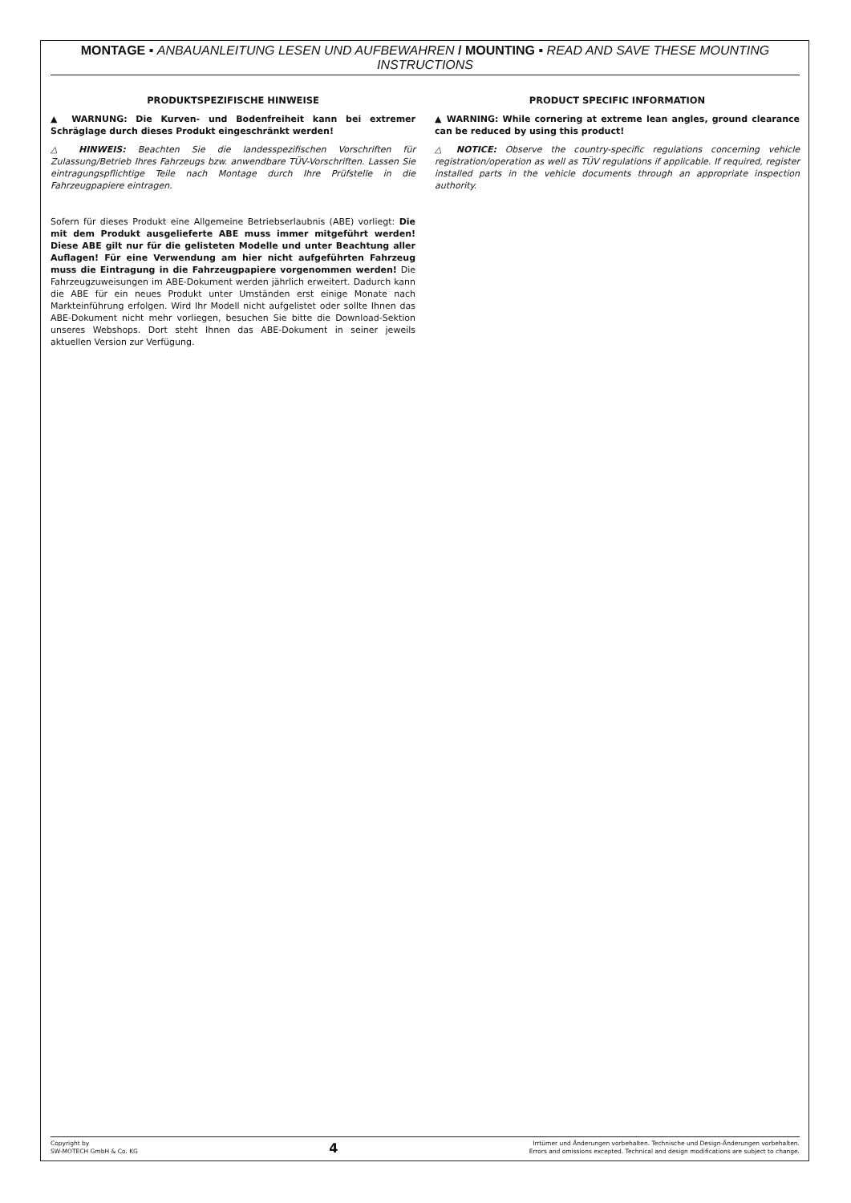MONTAGE ▪ ANBAUANLEITUNG LESEN UND AUFBEWAHREN / MOUNTING ▪ READ AND SAVE THESE MOUNTING INSTRUCTIONS
PRODUKTSPEZIFISCHE HINWEISE
▲ WARNUNG: Die Kurven- und Bodenfreiheit kann bei extremer Schräglage durch dieses Produkt eingeschränkt werden!
△ HINWEIS: Beachten Sie die landesspezifischen Vorschriften für Zulassung/Betrieb Ihres Fahrzeugs bzw. anwendbare TÜV-Vorschriften. Lassen Sie eintragungspflichtige Teile nach Montage durch Ihre Prüfstelle in die Fahrzeugpapiere eintragen.
Sofern für dieses Produkt eine Allgemeine Betriebserlaubnis (ABE) vorliegt: Die mit dem Produkt ausgelieferte ABE muss immer mitgeführt werden! Diese ABE gilt nur für die gelisteten Modelle und unter Beachtung aller Auflagen! Für eine Verwendung am hier nicht aufgeführten Fahrzeug muss die Eintragung in die Fahrzeugpapiere vorgenommen werden! Die Fahrzeugzuweisungen im ABE-Dokument werden jährlich erweitert. Dadurch kann die ABE für ein neues Produkt unter Umständen erst einige Monate nach Markteinführung erfolgen. Wird Ihr Modell nicht aufgelistet oder sollte Ihnen das ABE-Dokument nicht mehr vorliegen, besuchen Sie bitte die Download-Sektion unseres Webshops. Dort steht Ihnen das ABE-Dokument in seiner jeweils aktuellen Version zur Verfügung.
PRODUCT SPECIFIC INFORMATION
▲ WARNING: While cornering at extreme lean angles, ground clearance can be reduced by using this product!
△ NOTICE: Observe the country-specific regulations concerning vehicle registration/operation as well as TÜV regulations if applicable. If required, register installed parts in the vehicle documents through an appropriate inspection authority.
Copyright by
SW-MOTECH GmbH & Co. KG
4
Irrtümer und Änderungen vorbehalten. Technische und Design-Änderungen vorbehalten.
Errors and omissions excepted. Technical and design modifications are subject to change.